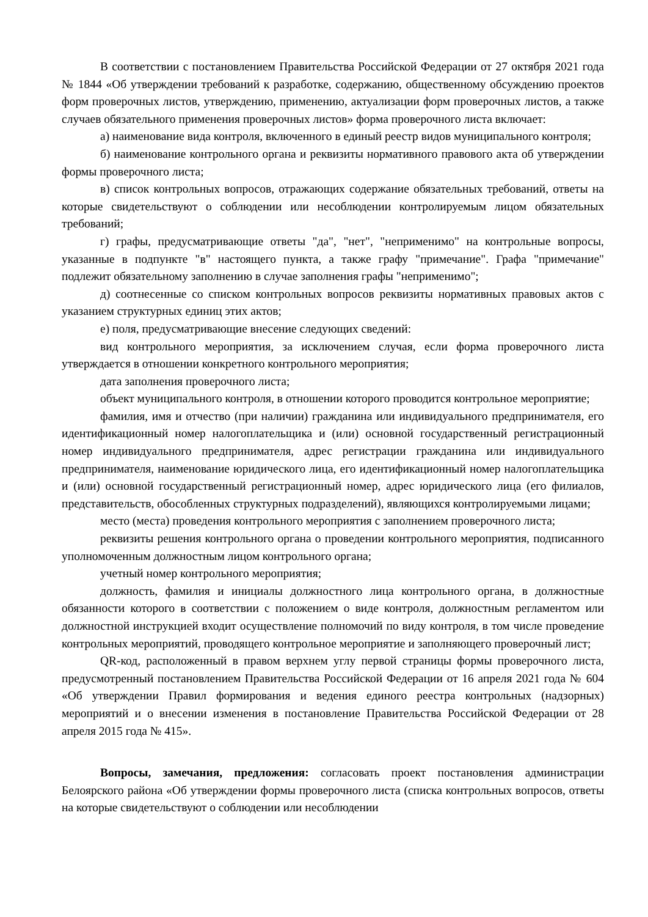В соответствии с постановлением Правительства Российской Федерации от 27 октября 2021 года № 1844 «Об утверждении требований к разработке, содержанию, общественному обсуждению проектов форм проверочных листов, утверждению, применению, актуализации форм проверочных листов, а также случаев обязательного применения проверочных листов» форма проверочного листа включает:
а) наименование вида контроля, включенного в единый реестр видов муниципального контроля;
б) наименование контрольного органа и реквизиты нормативного правового акта об утверждении формы проверочного листа;
в) список контрольных вопросов, отражающих содержание обязательных требований, ответы на которые свидетельствуют о соблюдении или несоблюдении контролируемым лицом обязательных требований;
г) графы, предусматривающие ответы "да", "нет", "неприменимо" на контрольные вопросы, указанные в подпункте "в" настоящего пункта, а также графу "примечание". Графа "примечание" подлежит обязательному заполнению в случае заполнения графы "неприменимо";
д) соотнесенные со списком контрольных вопросов реквизиты нормативных правовых актов с указанием структурных единиц этих актов;
е) поля, предусматривающие внесение следующих сведений:
вид контрольного мероприятия, за исключением случая, если форма проверочного листа утверждается в отношении конкретного контрольного мероприятия;
дата заполнения проверочного листа;
объект муниципального контроля, в отношении которого проводится контрольное мероприятие;
фамилия, имя и отчество (при наличии) гражданина или индивидуального предпринимателя, его идентификационный номер налогоплательщика и (или) основной государственный регистрационный номер индивидуального предпринимателя, адрес регистрации гражданина или индивидуального предпринимателя, наименование юридического лица, его идентификационный номер налогоплательщика и (или) основной государственный регистрационный номер, адрес юридического лица (его филиалов, представительств, обособленных структурных подразделений), являющихся контролируемыми лицами;
место (места) проведения контрольного мероприятия с заполнением проверочного листа;
реквизиты решения контрольного органа о проведении контрольного мероприятия, подписанного уполномоченным должностным лицом контрольного органа;
учетный номер контрольного мероприятия;
должность, фамилия и инициалы должностного лица контрольного органа, в должностные обязанности которого в соответствии с положением о виде контроля, должностным регламентом или должностной инструкцией входит осуществление полномочий по виду контроля, в том числе проведение контрольных мероприятий, проводящего контрольное мероприятие и заполняющего проверочный лист;
QR-код, расположенный в правом верхнем углу первой страницы формы проверочного листа, предусмотренный постановлением Правительства Российской Федерации от 16 апреля 2021 года № 604 «Об утверждении Правил формирования и ведения единого реестра контрольных (надзорных) мероприятий и о внесении изменения в постановление Правительства Российской Федерации от 28 апреля 2015 года № 415».
Вопросы, замечания, предложения: согласовать проект постановления администрации Белоярского района «Об утверждении формы проверочного листа (списка контрольных вопросов, ответы на которые свидетельствуют о соблюдении или несоблюдении